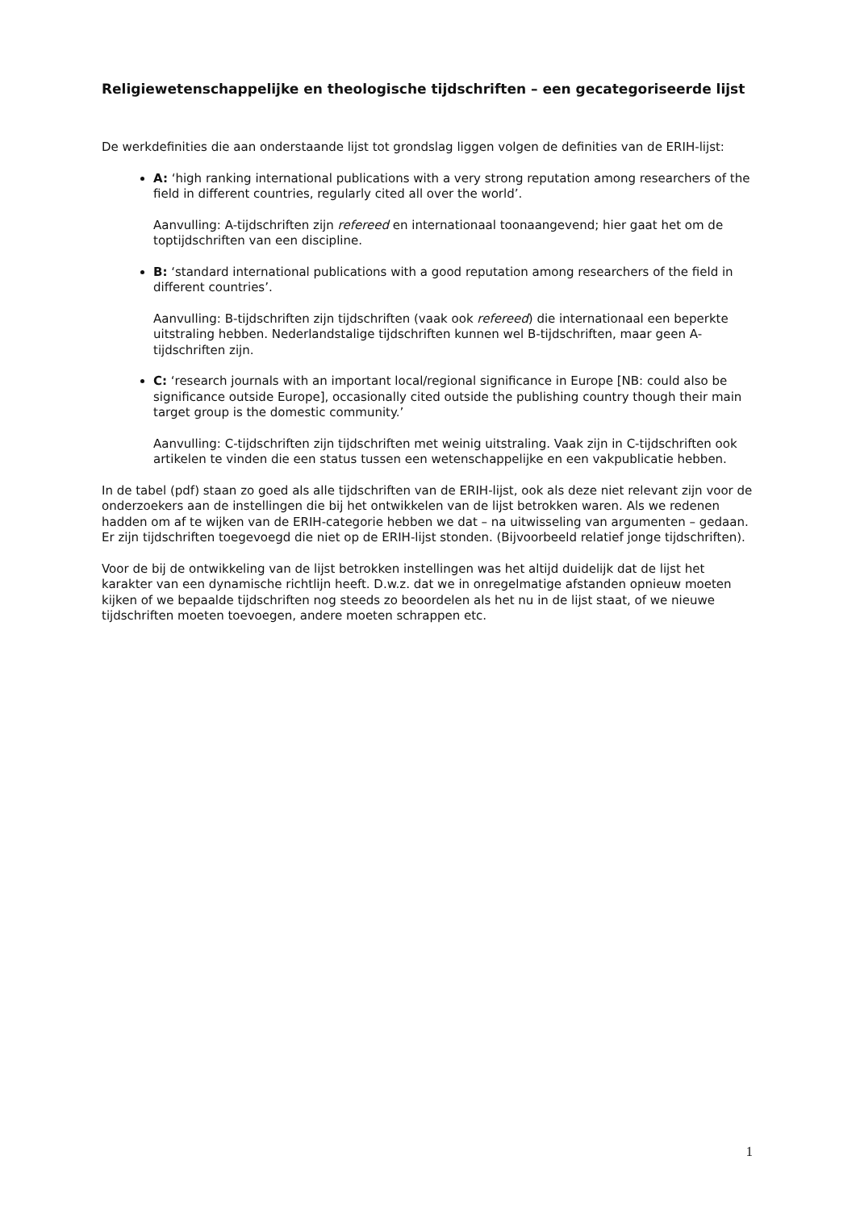Religiewetenschappelijke en theologische tijdschriften – een gecategoriseerde lijst
De werkdefinities die aan onderstaande lijst tot grondslag liggen volgen de definities van de ERIH-lijst:
A: ‘high ranking international publications with a very strong reputation among researchers of the field in different countries, regularly cited all over the world’.
Aanvulling: A-tijdschriften zijn refereed en internationaal toonaangevend; hier gaat het om de toptijdschriften van een discipline.
B: ‘standard international publications with a good reputation among researchers of the field in different countries’.
Aanvulling: B-tijdschriften zijn tijdschriften (vaak ook refereed) die internationaal een beperkte uitstraling hebben. Nederlandstalige tijdschriften kunnen wel B-tijdschriften, maar geen A-tijdschriften zijn.
C: ‘research journals with an important local/regional significance in Europe [NB: could also be significance outside Europe], occasionally cited outside the publishing country though their main target group is the domestic community.’
Aanvulling: C-tijdschriften zijn tijdschriften met weinig uitstraling. Vaak zijn in C-tijdschriften ook artikelen te vinden die een status tussen een wetenschappelijke en een vakpublicatie hebben.
In de tabel (pdf) staan zo goed als alle tijdschriften van de ERIH-lijst, ook als deze niet relevant zijn voor de onderzoekers aan de instellingen die bij het ontwikkelen van de lijst betrokken waren. Als we redenen hadden om af te wijken van de ERIH-categorie hebben we dat – na uitwisseling van argumenten – gedaan.
Er zijn tijdschriften toegevoegd die niet op de ERIH-lijst stonden. (Bijvoorbeeld relatief jonge tijdschriften).
Voor de bij de ontwikkeling van de lijst betrokken instellingen was het altijd duidelijk dat de lijst het karakter van een dynamische richtlijn heeft. D.w.z. dat we in onregelmatige afstanden opnieuw moeten kijken of we bepaalde tijdschriften nog steeds zo beoordelen als het nu in de lijst staat, of we nieuwe tijdschriften moeten toevoegen, andere moeten schrappen etc.
1